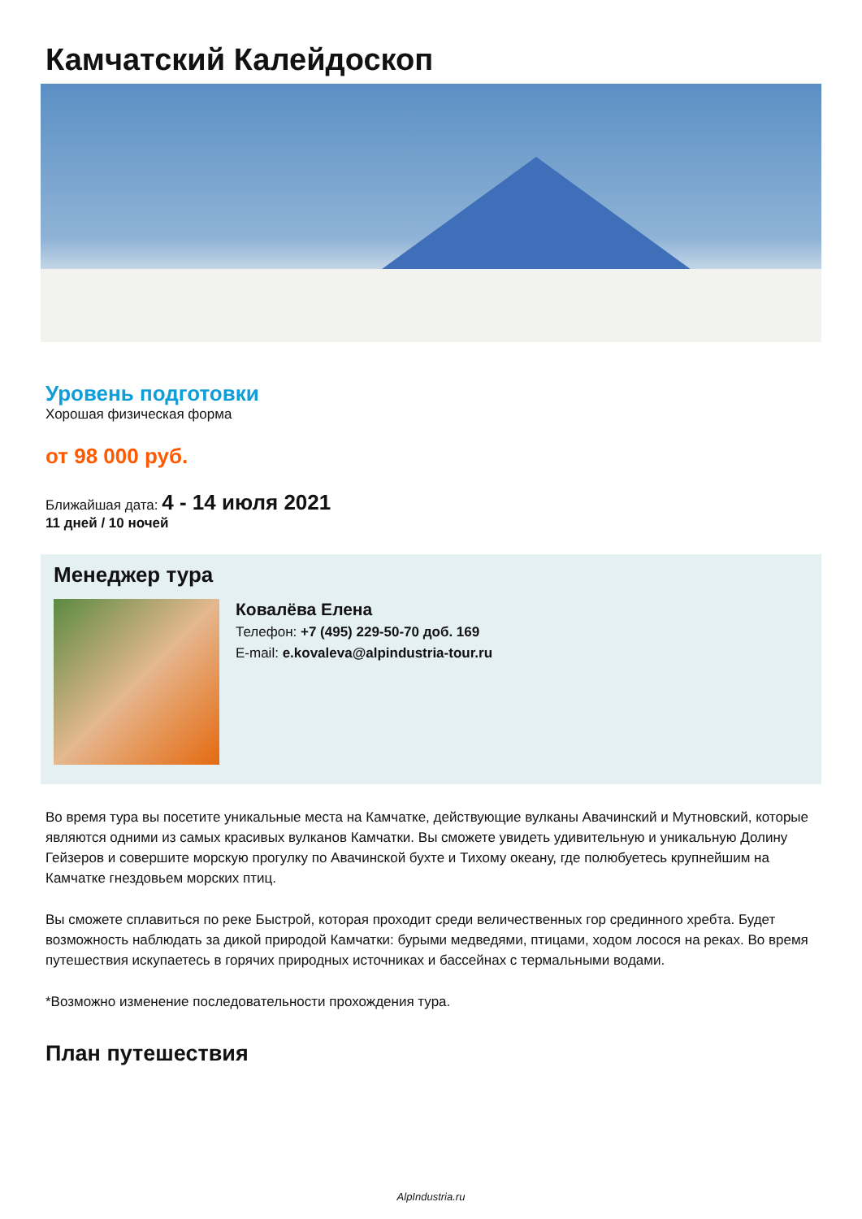Камчатский Калейдоскоп
Уровень подготовки
Хорошая физическая форма
от 98 000 руб.
Ближайшая дата: 4 - 14 июля 2021
11 дней / 10 ночей
Менеджер тура
Ковалёва Елена
Телефон: +7 (495) 229-50-70 доб. 169
E-mail: e.kovaleva@alpindustria-tour.ru
Во время тура вы посетите уникальные места на Камчатке, действующие вулканы Авачинский и Мутновский, которые являются одними из самых красивых вулканов Камчатки. Вы сможете увидеть удивительную и уникальную Долину Гейзеров и совершите морскую прогулку по Авачинской бухте и Тихому океану, где полюбуетесь крупнейшим на Камчатке гнездовьем морских птиц.
Вы сможете сплавиться по реке Быстрой, которая проходит среди величественных гор срединного хребта. Будет возможность наблюдать за дикой природой Камчатки: бурыми медведями, птицами, ходом лосося на реках. Во время путешествия искупаетесь в горячих природных источниках и бассейнах с термальными водами.
*Возможно изменение последовательности прохождения тура.
План путешествия
AlpIndustria.ru